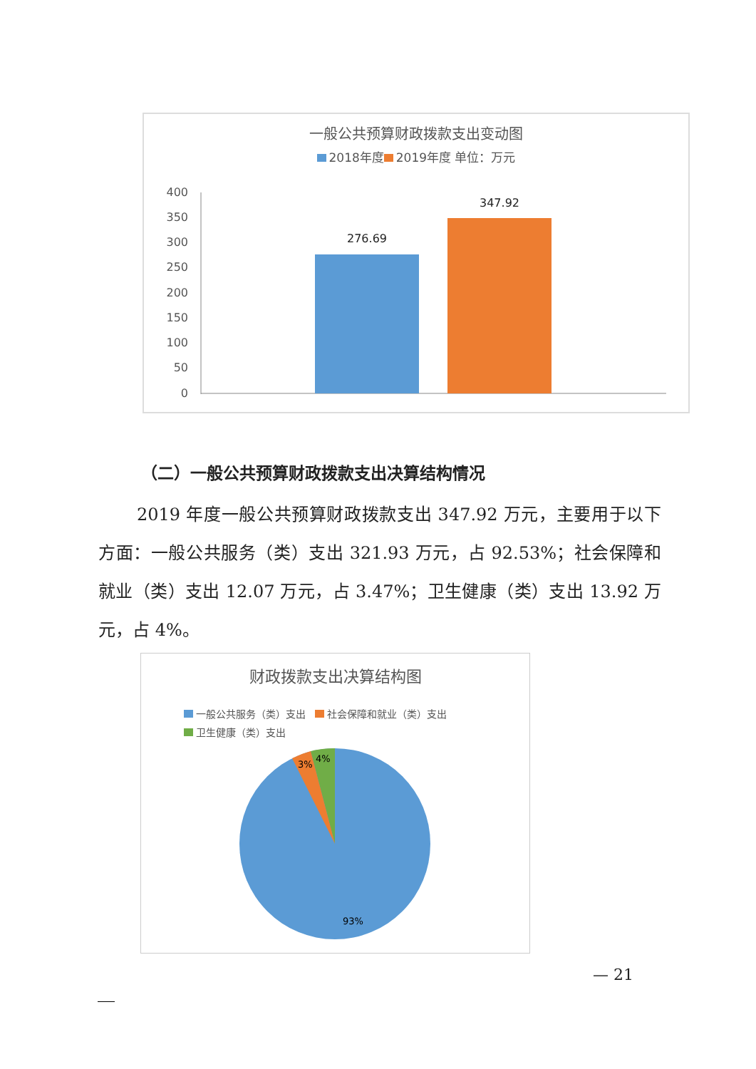一般公共预算财政拨款支出变动图
2018年度 2019年度 单位：万元
400
350
300
250
200
150
100
50
0
276.69
347.92
（二）一般公共预算财政拨款支出决算结构情况
2019 年度一般公共预算财政拨款支出 347.92 万元，主要用于以下方面：一般公共服务（类）支出 321.93 万元，占 92.53%；社会保障和就业（类）支出 12.07 万元，占 3.47%；卫生健康（类）支出 13.92 万元，占 4%。
财政拨款支出决算结构图
一般公共服务（类）支出 社会保障和就业（类）支出
卫生健康（类）支出
3%
4%
93%
— 21